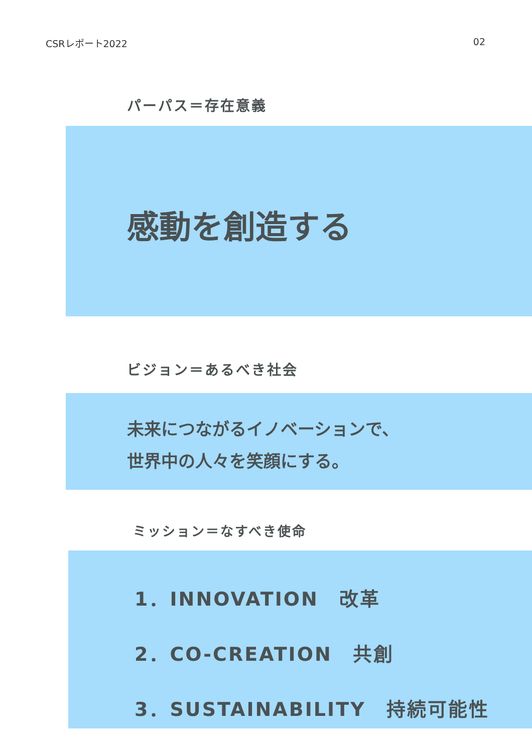CSRレポート2022 02
パーパス＝存在意義
感動を創造する
ビジョン＝あるべき社会
未来につながるイノベーションで、
世界中の人々を笑顔にする。
ミッション＝なすべき使命
1．INNOVATION　改革
2．CO-CREATION　共創
3．SUSTAINABILITY　持続可能性